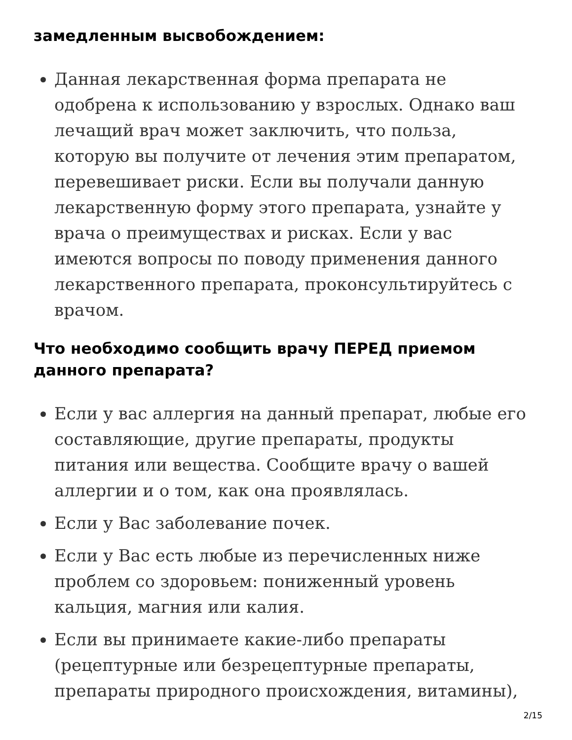замедленным высвобождением:
Данная лекарственная форма препарата не одобрена к использованию у взрослых. Однако ваш лечащий врач может заключить, что польза, которую вы получите от лечения этим препаратом, перевешивает риски. Если вы получали данную лекарственную форму этого препарата, узнайте у врача о преимуществах и рисках. Если у вас имеются вопросы по поводу применения данного лекарственного препарата, проконсультируйтесь с врачом.
Что необходимо сообщить врачу ПЕРЕД приемом данного препарата?
Если у вас аллергия на данный препарат, любые его составляющие, другие препараты, продукты питания или вещества. Сообщите врачу о вашей аллергии и о том, как она проявлялась.
Если у Вас заболевание почек.
Если у Вас есть любые из перечисленных ниже проблем со здоровьем: пониженный уровень кальция, магния или калия.
Если вы принимаете какие-либо препараты (рецептурные или безрецептурные препараты, препараты природного происхождения, витамины),
2/15